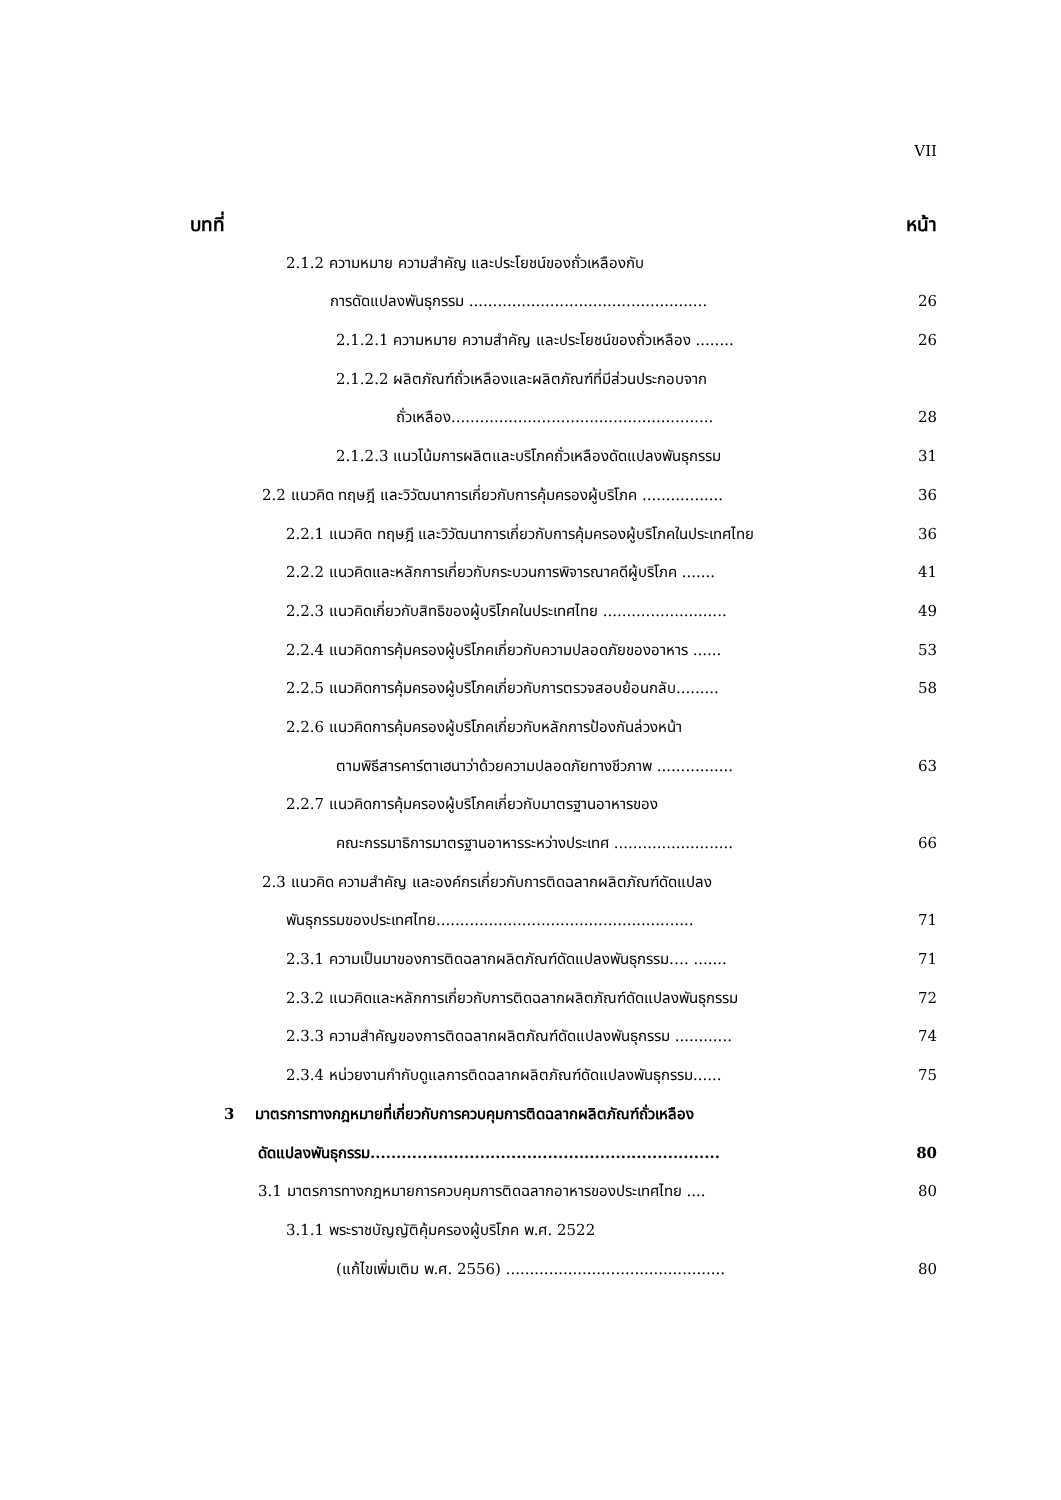VII
บทที่ หน้า
2.1.2 ความหมาย ความสำคัญ และประโยชน์ของถั่วเหลืองกับ
การดัดแปลงพันธุกรรม .................................................. 26
2.1.2.1 ความหมาย ความสำคัญ และประโยชน์ของถั่วเหลือง ........ 26
2.1.2.2 ผลิตภัณฑ์ถั่วเหลืองและผลิตภัณฑ์ที่มีส่วนประกอบจาก
ถั่วเหลือง....................................................... 28
2.1.2.3 แนวโน้มการผลิตและบริโภคถั่วเหลืองดัดแปลงพันธุกรรม 31
2.2 แนวคิด ทฤษฎี และวิวัฒนาการเกี่ยวกับการคุ้มครองผู้บริโภค ................. 36
2.2.1 แนวคิด ทฤษฎี และวิวัฒนาการเกี่ยวกับการคุ้มครองผู้บริโภคในประเทศไทย 36
2.2.2 แนวคิดและหลักการเกี่ยวกับกระบวนการพิจารณาคดีผู้บริโภค ....... 41
2.2.3 แนวคิดเกี่ยวกับสิทธิของผู้บริโภคในประเทศไทย .......................... 49
2.2.4 แนวคิดการคุ้มครองผู้บริโภคเกี่ยวกับความปลอดภัยของอาหาร ...... 53
2.2.5 แนวคิดการคุ้มครองผู้บริโภคเกี่ยวกับการตรวจสอบย้อนกลับ......... 58
2.2.6 แนวคิดการคุ้มครองผู้บริโภคเกี่ยวกับหลักการป้องกันล่วงหน้า
ตามพิธีสารคาร์ตาเฮนาว่าด้วยความปลอดภัยทางชีวภาพ ................ 63
2.2.7 แนวคิดการคุ้มครองผู้บริโภคเกี่ยวกับมาตรฐานอาหารของ
คณะกรรมาธิการมาตรฐานอาหารระหว่างประเทศ ......................... 66
2.3 แนวคิด ความสำคัญ และองค์กรเกี่ยวกับการติดฉลากผลิตภัณฑ์ดัดแปลง
พันธุกรรมของประเทศไทย...................................................... 71
2.3.1 ความเป็นมาของการติดฉลากผลิตภัณฑ์ดัดแปลงพันธุกรรม…. ....... 71
2.3.2 แนวคิดและหลักการเกี่ยวกับการติดฉลากผลิตภัณฑ์ดัดแปลงพันธุกรรม 72
2.3.3 ความสำคัญของการติดฉลากผลิตภัณฑ์ดัดแปลงพันธุกรรม ............ 74
2.3.4 หน่วยงานกำกับดูแลการติดฉลากผลิตภัณฑ์ดัดแปลงพันธุกรรม...... 75
3 มาตรการทางกฎหมายที่เกี่ยวกับการควบคุมการติดฉลากผลิตภัณฑ์ถั่วเหลือง
ดัดแปลงพันธุกรรม................................................................... 80
3.1 มาตรการทางกฎหมายการควบคุมการติดฉลากอาหารของประเทศไทย .... 80
3.1.1 พระราชบัญญัติคุ้มครองผู้บริโภค พ.ศ. 2522
(แก้ไขเพิ่มเติม พ.ศ. 2556) .............................................. 80